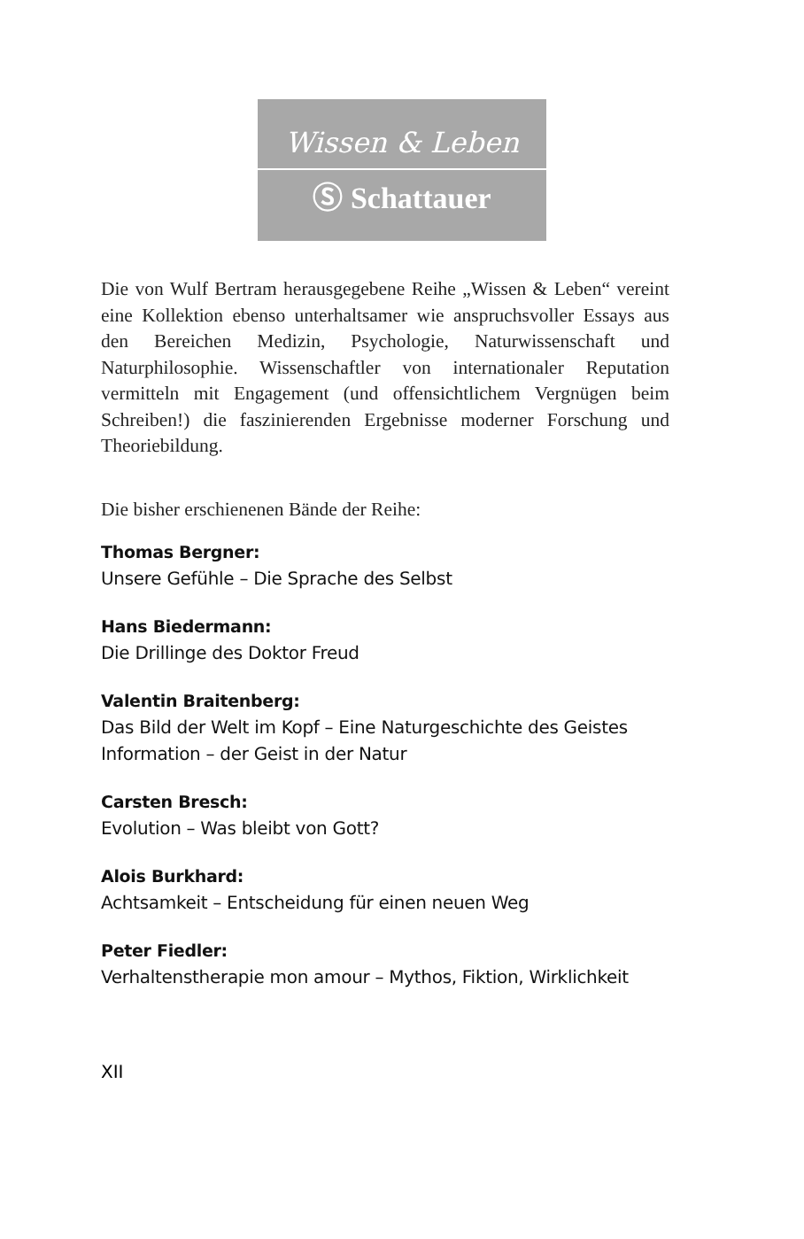Wissen & Leben
Ⓢ Schattauer
Die von Wulf Bertram herausgegebene Reihe „Wissen & Leben“ vereint eine Kollektion ebenso unterhaltsamer wie anspruchsvoller Essays aus den Bereichen Medizin, Psychologie, Naturwissenschaft und Naturphilosophie. Wissenschaftler von internationaler Reputation vermitteln mit Engagement (und offensichtlichem Vergnügen beim Schreiben!) die faszinierenden Ergebnisse moderner Forschung und Theoriebildung.
Die bisher erschienenen Bände der Reihe:
Thomas Bergner:
Unsere Gefühle – Die Sprache des Selbst
Hans Biedermann:
Die Drillinge des Doktor Freud
Valentin Braitenberg:
Das Bild der Welt im Kopf – Eine Naturgeschichte des Geistes
Information – der Geist in der Natur
Carsten Bresch:
Evolution – Was bleibt von Gott?
Alois Burkhard:
Achtsamkeit – Entscheidung für einen neuen Weg
Peter Fiedler:
Verhaltenstherapie mon amour – Mythos, Fiktion, Wirklichkeit
XII